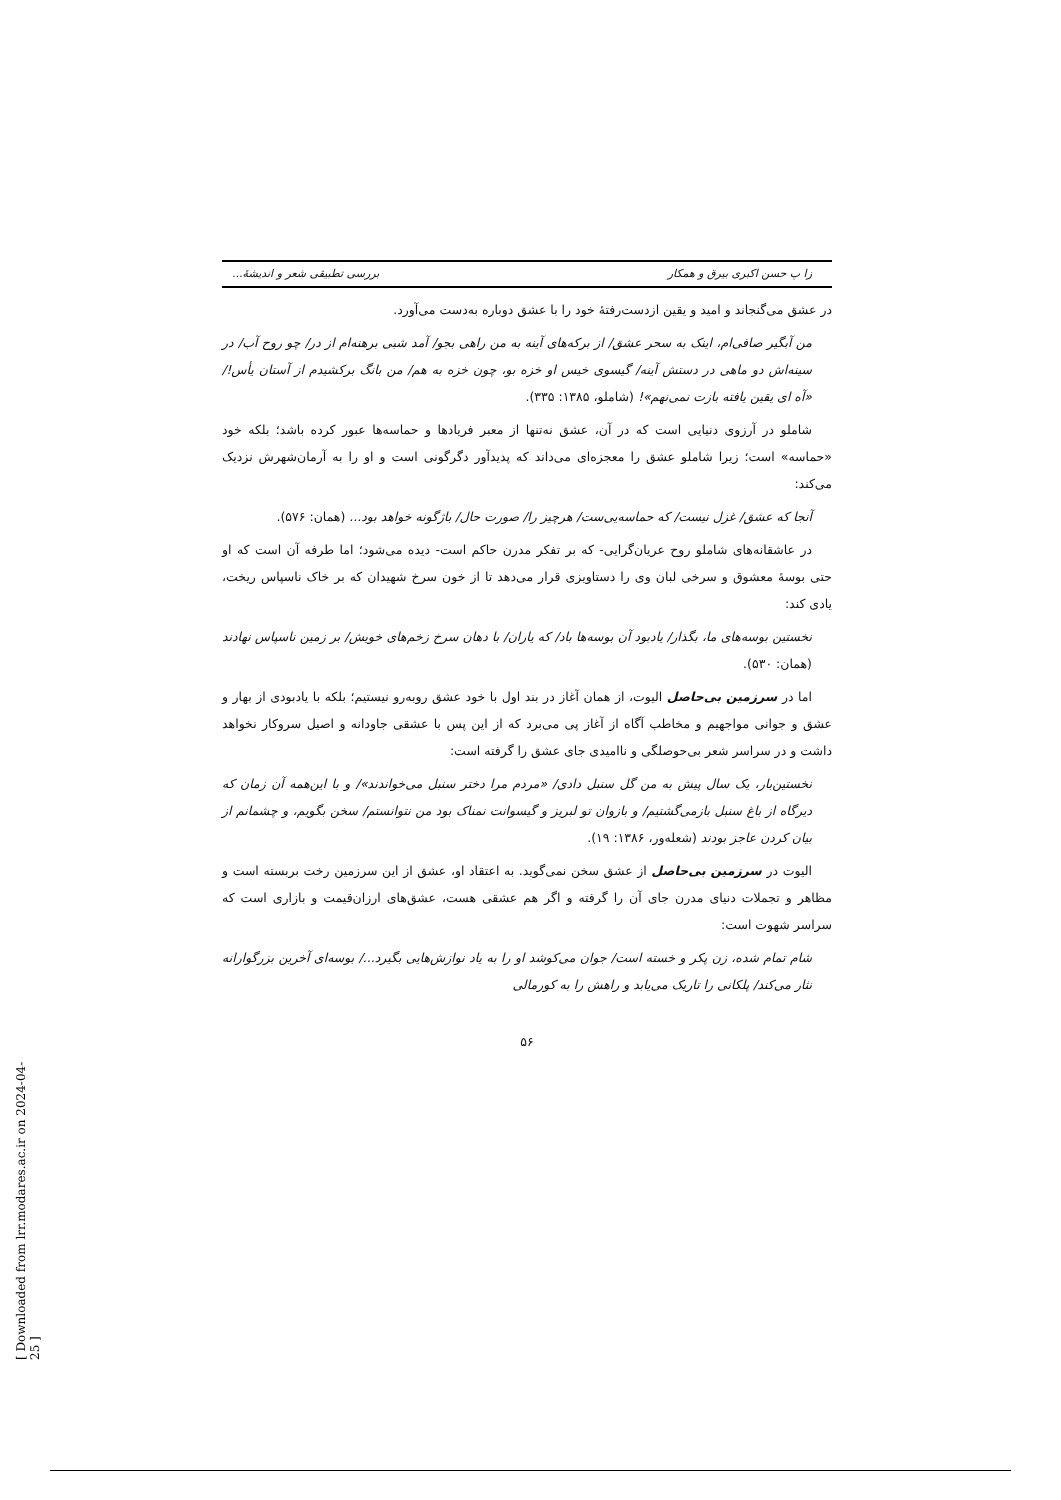[ Downloaded from lrr.modares.ac.ir on 2024-04-25 ]
زا پ حسن اکبری بیرق و همکار بررسی تطبیقی شعر و اندیشهٔ...
در عشق می‌گنجاند و امید و یقین ازدست‌رفتهٔ خود را با عشق دوباره به‌دست می‌آورد.
من آبگیر صافی‌ام، اینک به سحر عشق/ از برکه‌های آینه به من راهی بجو/ آمد شبی برهنه‌ام از در/ چو روح آب/ در سینه‌اش دو ماهی در دستش آینه/ گیسوی خیس او خزه بو، چون خزه به هم/ من بانگ برکشیدم از آستان یأس!/ «آه ای یقین یافته بازت نمی‌نهم»! (شاملو، ۱۳۸۵: ۳۳۵).
شاملو در آرزوی دنیایی است که در آن، عشق نه‌تنها از معبر فریادها و حماسه‌ها عبور کرده باشد؛ بلکه خود «حماسه» است؛ زیرا شاملو عشق را معجزه‌ای می‌داند که پدیدآور دگرگونی است و او را به آرمان‌شهرش نزدیک می‌کند:
آنجا که عشق/ غزل نیست/ که حماسه‌یی‌ست/ هرچیز را/ صورت حال/ باژگونه خواهد بود... (همان: ۵۷۶).
در عاشقانه‌های شاملو روح عریان‌گرایی- که بر تفکر مدرن حاکم است- دیده می‌شود؛ اما طرفه آن است که او حتی بوسهٔ معشوق و سرخی لبان وی را دستاویزی قرار می‌دهد تا از خون سرخ شهیدان که بر خاک ناسپاس ریخت، یادی کند:
نخستین بوسه‌های ما، بگذار/ یادبود آن بوسه‌ها باد/ که یاران/ با دهان سرخ زخم‌های خویش/ بر زمین ناسپاس نهادند (همان: ۵۳۰).
اما در سرزمین بی‌حاصل الیوت، از همان آغاز در بند اول با خود عشق روبه‌رو نیستیم؛ بلکه با یادبودی از بهار و عشق و جوانی مواجهیم و مخاطب آگاه از آغاز پی می‌برد که از این پس با عشقی جاودانه و اصیل سروکار نخواهد داشت و در سراسر شعر بی‌حوصلگی و ناامیدی جای عشق را گرفته است:
نخستین‌بار، یک سال پیش به من گل سنبل دادی/ «مردم مرا دختر سنبل می‌خواندند»/ و با این‌همه آن زمان که دیرگاه از باغ سنبل بازمی‌گشتیم/ و بازوان تو لبریز و گیسوانت نمناک بود من نتوانستم/ سخن بگویم، و چشمانم از بیان کردن عاجز بودند (شعله‌ور، ۱۳۸۶: ۱۹).
الیوت در سرزمین بی‌حاصل از عشق سخن نمی‌گوید. به اعتقاد او، عشق از این سرزمین رخت بربسته است و مظاهر و تجملات دنیای مدرن جای آن را گرفته و اگر هم عشقی هست، عشق‌های ارزان‌قیمت و بازاری است که سراسر شهوت است:
شام تمام شده، زن پکر و خسته است/ جوان می‌کوشد او را به یاد نوازش‌هایی بگیرد.../ بوسه‌ای آخرین بزرگوارانه نثار می‌کند/ پلکانی را تاریک می‌یابد و راهش را به کورمالی
۵۶